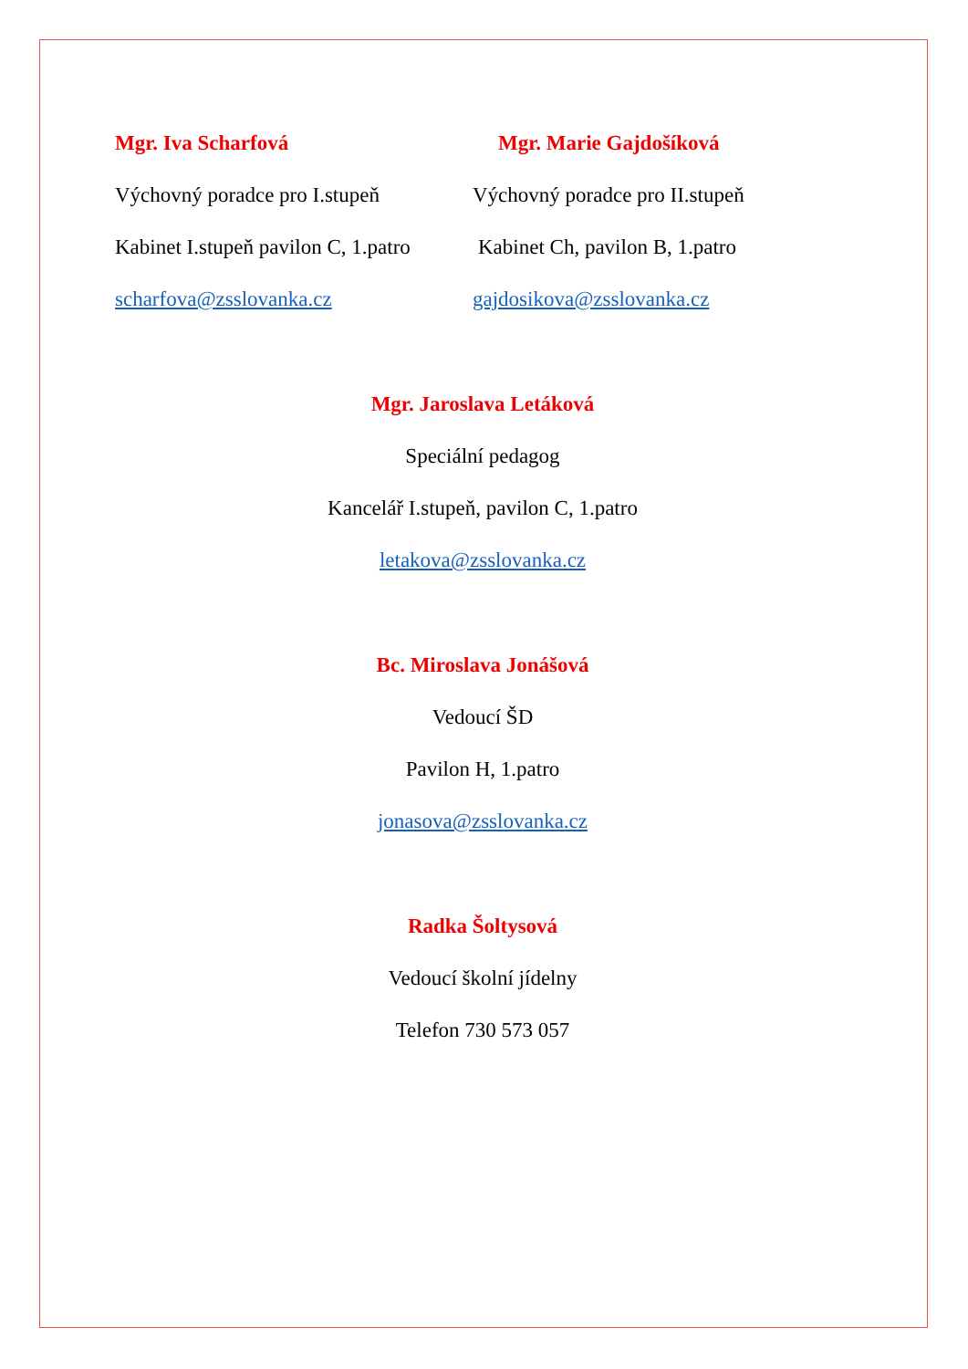Mgr. Iva Scharfová
Výchovný poradce pro I.stupeň
Kabinet I.stupeň pavilon C, 1.patro
scharfova@zsslovanka.cz
Mgr. Marie Gajdošíková
Výchovný poradce pro II.stupeň
Kabinet Ch, pavilon B, 1.patro
gajdosikova@zsslovanka.cz
Mgr. Jaroslava Letáková
Speciální pedagog
Kancelář I.stupeň, pavilon C, 1.patro
letakova@zsslovanka.cz
Bc. Miroslava Jonášová
Vedoucí ŠD
Pavilon H, 1.patro
jonasova@zsslovanka.cz
Radka Šoltysová
Vedoucí školní jídelny
Telefon 730 573 057